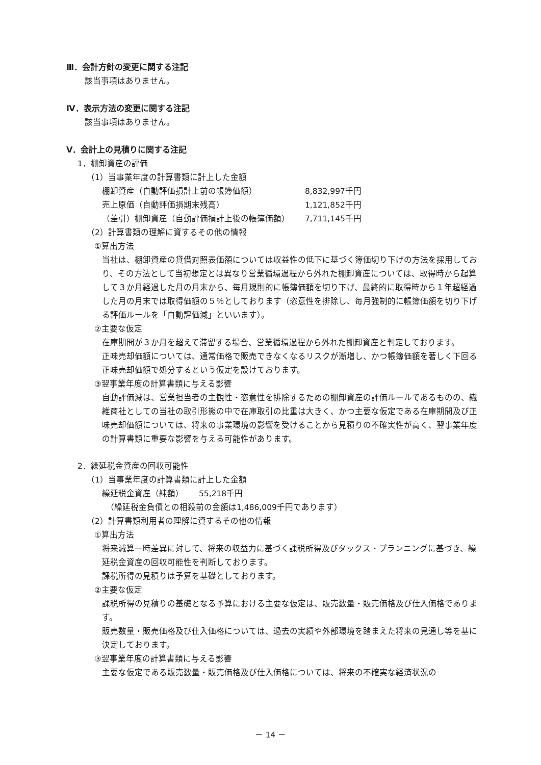Ⅲ．会計方針の変更に関する注記
該当事項はありません。
Ⅳ．表示方法の変更に関する注記
該当事項はありません。
Ⅴ．会計上の見積りに関する注記
1．棚卸資産の評価
（1）当事業年度の計算書類に計上した金額
| 棚卸資産（自動評価損計上前の帳簿価額） | 8,832,997千円 |
| 売上原価（自動評価損期末残高） | 1,121,852千円 |
| （差引）棚卸資産（自動評価損計上後の帳簿価額） | 7,711,145千円 |
（2）計算書類の理解に資するその他の情報
①算出方法
当社は、棚卸資産の貸借対照表価額については収益性の低下に基づく簿価切り下げの方法を採用しており、その方法として当初想定とは異なり営業循環過程から外れた棚卸資産については、取得時から起算して３か月経過した月の月末から、毎月規則的に帳簿価額を切り下げ、最終的に取得時から１年超経過した月の月末では取得価額の５％としております（恣意性を排除し、毎月強制的に帳簿価額を切り下げる評価ルールを「自動評価減」といいます）。
②主要な仮定
在庫期間が３か月を超えて滞留する場合、営業循環過程から外れた棚卸資産と判定しております。
正味売却価額については、通常価格で販売できなくなるリスクが漸増し、かつ帳簿価額を著しく下回る正味売却価額で処分するという仮定を設けております。
③翌事業年度の計算書類に与える影響
自動評価減は、営業担当者の主観性・恣意性を排除するための棚卸資産の評価ルールであるものの、繊維商社としての当社の取引形態の中で在庫取引の比重は大きく、かつ主要な仮定である在庫期間及び正味売却価額については、将来の事業環境の影響を受けることから見積りの不確実性が高く、翌事業年度の計算書類に重要な影響を与える可能性があります。
2．繰延税金資産の回収可能性
（1）当事業年度の計算書類に計上した金額
| 繰延税金資産（純額） | 55,218千円 |
（繰延税金負債との相殺前の金額は1,486,009千円であります）
（2）計算書類利用者の理解に資するその他の情報
①算出方法
将来減算一時差異に対して、将来の収益力に基づく課税所得及びタックス・プランニングに基づき、繰延税金資産の回収可能性を判断しております。
課税所得の見積りは予算を基礎としております。
②主要な仮定
課税所得の見積りの基礎となる予算における主要な仮定は、販売数量・販売価格及び仕入価格であります。
販売数量・販売価格及び仕入価格については、過去の実績や外部環境を踏まえた将来の見通し等を基に決定しております。
③翌事業年度の計算書類に与える影響
主要な仮定である販売数量・販売価格及び仕入価格については、将来の不確実な経済状況の
－ 14 －